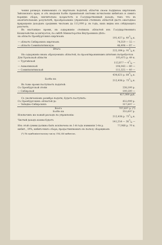чения размеръ взимаемыхъ съ киргизовъ податей, облегчи своею подданью киргизамъ Зайсанскаго края, и отъ введенія болѣе правильной системы исчисленія кибитокъ и самаго порядка сбора, значительно возрастетъ и Государственный доходъ, такъ что въ окончательномъ результатѣ, преобразованіе управленія степныхъ областей дастъ ежегодное приращеніе доходовъ среднимъ числомъ до 115,000 р. въ годъ, какъ видно изъ слѣдующаго разсчета.
Въ настоящее время, на содержаніе степныхъ областей изъ Государственнаго Казначейства ассигнуется, по смѣтѣ Министерства Внутреннихъ дѣлъ:
| на область Оренбургскихъ киргизовъ | 101,427 р. 493/4 к. |
| — область Сибирскихъ киргизовъ | 74,350 — 55 — |
| — область Семипалатинскую | 46,406 — 87 — |
| Итого | 222,184 р. 913/4 к. |
На содержаніе вновь образуемыхъ областей, по проектированнымъ штатамъ потребуется:
| Для Уральской области | 105,475 р. 49 к. |
| — Тургайской | 112,877 — 43/4 — |
| — Акмолинской | 104,943 — 80 — |
| — Семипалатинской | 111,325 — 40 — |
| | 434,621 р. 643/4 к. |
| Болѣе на | 212,436 р. 731/4 к. |
Въ тоже время поступаетъ податей:
| Съ Оренбургской степи | 226,500 р. |
| — Сибирской | 190,500 — |
| | 417,000 руб. |
Съ увеличеніемъ размѣра подати, будетъ поступать:
| Съ Оренбургскихъ областей до | 455,000 р. |
| — Западно-Сибирскихъ | 317,697 — |
| Всего | 707,697 р. (*) |
| Болѣе на | 355,697 р. |
| Исключивъ же новый расходъ по управленію | 212,436 р. 731/4 к. |
| Чистый доходъ казны будетъ | 141,254 — 263/4 — |
| Изъ этой суммы должно быть исключено въ 1-й годъ взиманія 5-ти р. кибит., 10%, кибиточнаго сбора, предоставляемаго въ пользу сборщиковъ | 77,068 р. 70 к. |
(*) По приблизительному числу 154,140 кибитокъ.